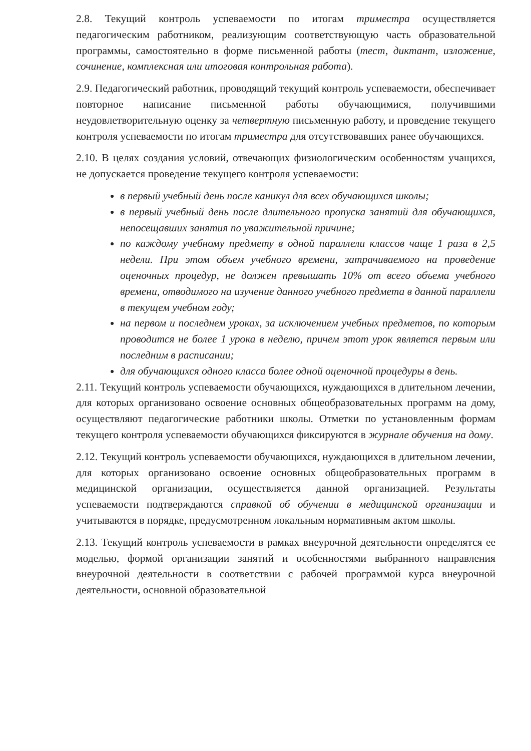2.8. Текущий контроль успеваемости по итогам триместра осуществляется педагогическим работником, реализующим соответствующую часть образовательной программы, самостоятельно в форме письменной работы (тест, диктант, изложение, сочинение, комплексная или итоговая контрольная работа).
2.9. Педагогический работник, проводящий текущий контроль успеваемости, обеспечивает повторное написание письменной работы обучающимися, получившими неудовлетворительную оценку за четвертную письменную работу, и проведение текущего контроля успеваемости по итогам триместра для отсутствовавших ранее обучающихся.
2.10. В целях создания условий, отвечающих физиологическим особенностям учащихся, не допускается проведение текущего контроля успеваемости:
в первый учебный день после каникул для всех обучающихся школы;
в первый учебный день после длительного пропуска занятий для обучающихся, непосещавших занятия по уважительной причине;
по каждому учебному предмету в одной параллели классов чаще 1 раза в 2,5 недели. При этом объем учебного времени, затрачиваемого на проведение оценочных процедур, не должен превышать 10% от всего объема учебного времени, отводимого на изучение данного учебного предмета в данной параллели в текущем учебном году;
на первом и последнем уроках, за исключением учебных предметов, по которым проводится не более 1 урока в неделю, причем этот урок является первым или последним в расписании;
для обучающихся одного класса более одной оценочной процедуры в день.
2.11. Текущий контроль успеваемости обучающихся, нуждающихся в длительном лечении, для которых организовано освоение основных общеобразовательных программ на дому, осуществляют педагогические работники школы. Отметки по установленным формам текущего контроля успеваемости обучающихся фиксируются в журнале обучения на дому.
2.12. Текущий контроль успеваемости обучающихся, нуждающихся в длительном лечении, для которых организовано освоение основных общеобразовательных программ в медицинской организации, осуществляется данной организацией. Результаты успеваемости подтверждаются справкой об обучении в медицинской организации и учитываются в порядке, предусмотренном локальным нормативным актом школы.
2.13. Текущий контроль успеваемости в рамках внеурочной деятельности определятся ее моделью, формой организации занятий и особенностями выбранного направления внеурочной деятельности в соответствии с рабочей программой курса внеурочной деятельности, основной образовательной